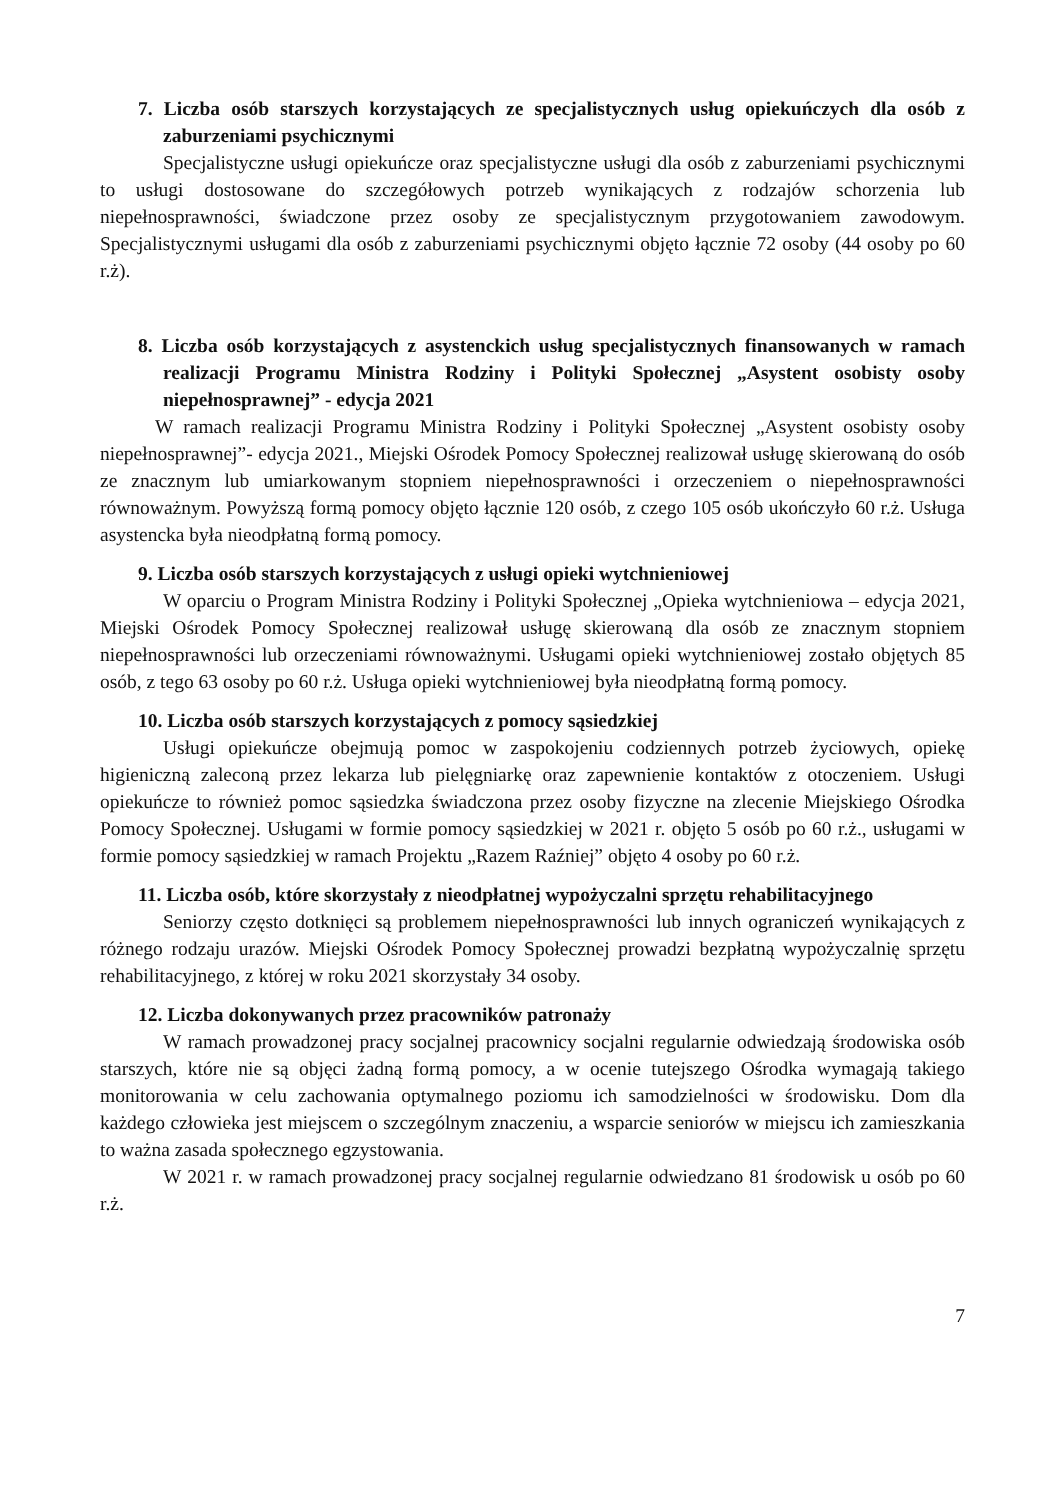7. Liczba osób starszych korzystających ze specjalistycznych usług opiekuńczych dla osób z zaburzeniami psychicznymi
Specjalistyczne usługi opiekuńcze oraz specjalistyczne usługi dla osób z zaburzeniami psychicznymi to usługi dostosowane do szczegółowych potrzeb wynikających z rodzajów schorzenia lub niepełnosprawności, świadczone przez osoby ze specjalistycznym przygotowaniem zawodowym. Specjalistycznymi usługami dla osób z zaburzeniami psychicznymi objęto łącznie 72 osoby (44 osoby po 60 r.ż).
8. Liczba osób korzystających z asystenckich usług specjalistycznych finansowanych w ramach realizacji Programu Ministra Rodziny i Polityki Społecznej „Asystent osobisty osoby niepełnosprawnej” - edycja 2021
W ramach realizacji Programu Ministra Rodziny i Polityki Społecznej „Asystent osobisty osoby niepełnosprawnej”- edycja 2021., Miejski Ośrodek Pomocy Społecznej realizował usługę skierowaną do osób ze znacznym lub umiarkowanym stopniem niepełnosprawności i orzeczeniem o niepełnosprawności równoważnym. Powyższą formą pomocy objęto łącznie 120 osób, z czego 105 osób ukończyło 60 r.ż. Usługa asystencka była nieodpłatną formą pomocy.
9. Liczba osób starszych korzystających z usługi opieki wytchnieniowej
W oparciu o Program Ministra Rodziny i Polityki Społecznej „Opieka wytchnieniowa – edycja 2021, Miejski Ośrodek Pomocy Społecznej realizował usługę skierowaną dla osób ze znacznym stopniem niepełnosprawności lub orzeczeniami równoważnymi. Usługami opieki wytchnieniowej zostało objętych 85 osób, z tego 63 osoby po 60 r.ż. Usługa opieki wytchnieniowej była nieodpłatną formą pomocy.
10. Liczba osób starszych korzystających z pomocy sąsiedzkiej
Usługi opiekuńcze obejmują pomoc w zaspokojeniu codziennych potrzeb życiowych, opiekę higieniczną zaleconą przez lekarza lub pielęgniarkę oraz zapewnienie kontaktów z otoczeniem. Usługi opiekuńcze to również pomoc sąsiedzka świadczona przez osoby fizyczne na zlecenie Miejskiego Ośrodka Pomocy Społecznej. Usługami w formie pomocy sąsiedzkiej w 2021 r. objęto 5 osób po 60 r.ż., usługami w formie pomocy sąsiedzkiej w ramach Projektu „Razem Raźniej” objęto 4 osoby po 60 r.ż.
11. Liczba osób, które skorzystały z nieodpłatnej wypożyczalni sprzętu rehabilitacyjnego
Seniorzy często dotknięci są problemem niepełnosprawności lub innych ograniczeń wynikających z różnego rodzaju urazów. Miejski Ośrodek Pomocy Społecznej prowadzi bezpłatną wypożyczalnię sprzętu rehabilitacyjnego, z której w roku 2021 skorzystały 34 osoby.
12. Liczba dokonywanych przez pracowników patronaży
W ramach prowadzonej pracy socjalnej pracownicy socjalni regularnie odwiedzają środowiska osób starszych, które nie są objęci żadną formą pomocy, a w ocenie tutejszego Ośrodka wymagają takiego monitorowania w celu zachowania optymalnego poziomu ich samodzielności w środowisku. Dom dla każdego człowieka jest miejscem o szczególnym znaczeniu, a wsparcie seniorów w miejscu ich zamieszkania to ważna zasada społecznego egzystowania.
W 2021 r. w ramach prowadzonej pracy socjalnej regularnie odwiedzano 81 środowisk u osób po 60 r.ż.
7